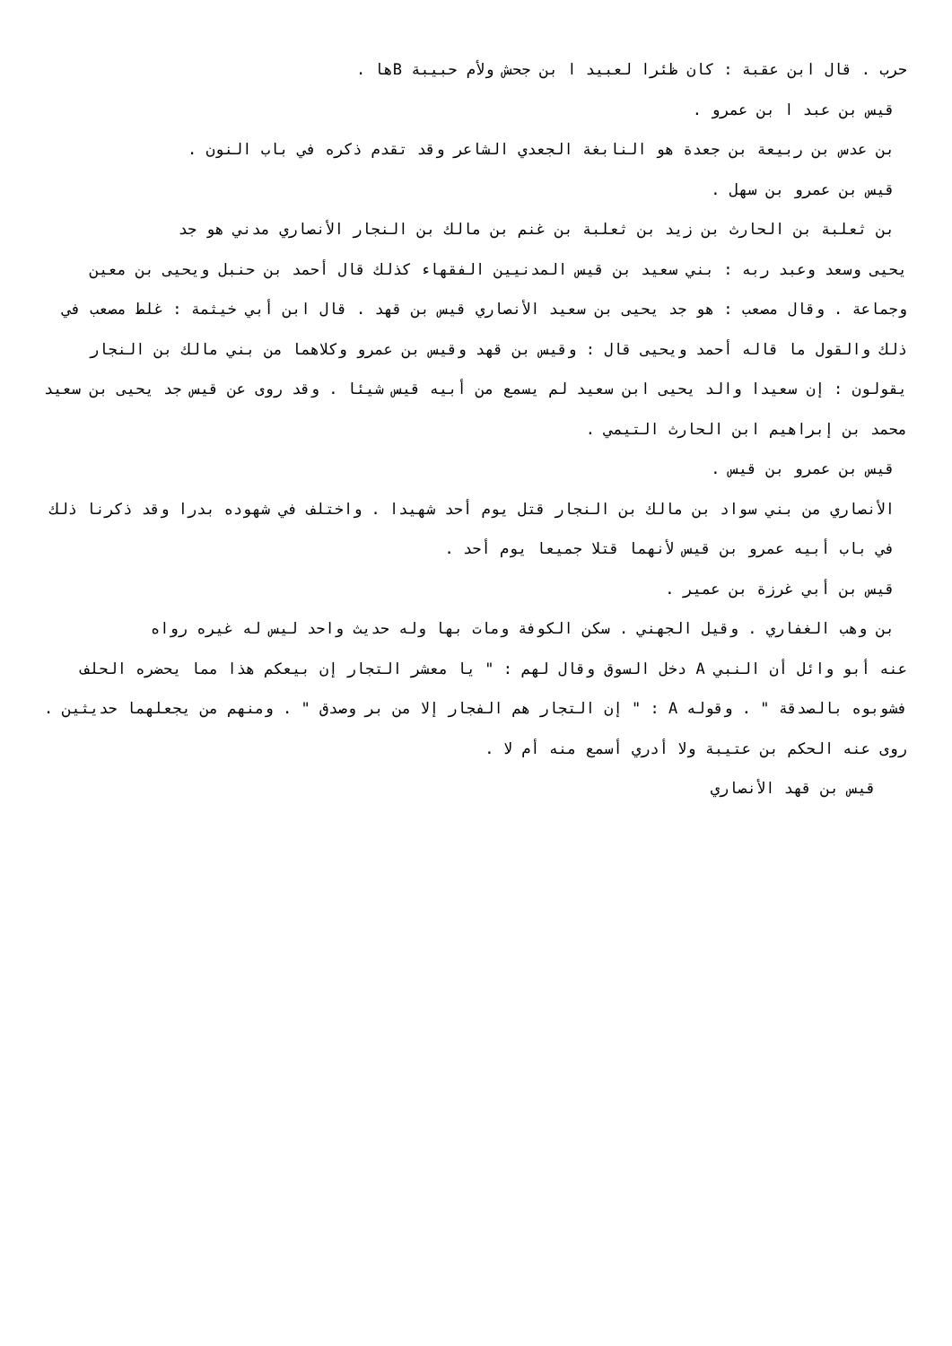حرب . قال ابن عقبة : كان ظئرا لعبيد ا بن جحش ولأم حبيبة Bها .
قيس بن عبد ا بن عمرو .
بن عدس بن ربيعة بن جعدة هو النابغة الجعدي الشاعر وقد تقدم ذكره في باب النون .
قيس بن عمرو بن سهل .
بن ثعلبة بن الحارث بن زيد بن ثعلبة بن غنم بن مالك بن النجار الأنصاري مدني هو جد
يحيى وسعد وعبد ربه : بني سعيد بن قيس المدنيين الفقهاء كذلك قال أحمد بن حنبل ويحيى بن معين وجماعة . وقال مصعب : هو جد يحيى بن سعيد الأنصاري قيس بن قهد . قال ابن أبي خيثمة : غلط مصعب في ذلك والقول ما قاله أحمد ويحيى قال : وقيس بن قهد وقيس بن عمرو وكلاهما من بني مالك بن النجار يقولون : إن سعيدا والد يحيى ابن سعيد لم يسمع من أبيه قيس شيئا . وقد روى عن قيس جد يحيى بن سعيد محمد بن إبراهيم ابن الحارث التيمي .
قيس بن عمرو بن قيس .
الأنصاري من بني سواد بن مالك بن النجار قتل يوم أحد شهيدا . واختلف في شهوده بدرا وقد ذكرنا ذلك في باب أبيه عمرو بن قيس لأنهما قتلا جميعا يوم أحد .
قيس بن أبي غرزة بن عمير .
بن وهب الغفاري . وقيل الجهني . سكن الكوفة ومات بها وله حديث واحد ليس له غيره رواه
عنه أبو وائل أن النبي A دخل السوق وقال لهم : " يا معشر التجار إن بيعكم هذا مما يحضره الحلف فشوبوه بالصدقة " . وقوله A : " إن التجار هم الفجار إلا من بر وصدق " . ومنهم من يجعلهما حديثين . روى عنه الحكم بن عتيبة ولا أدري أسمع منه أم لا .
قيس بن قهد الأنصاري